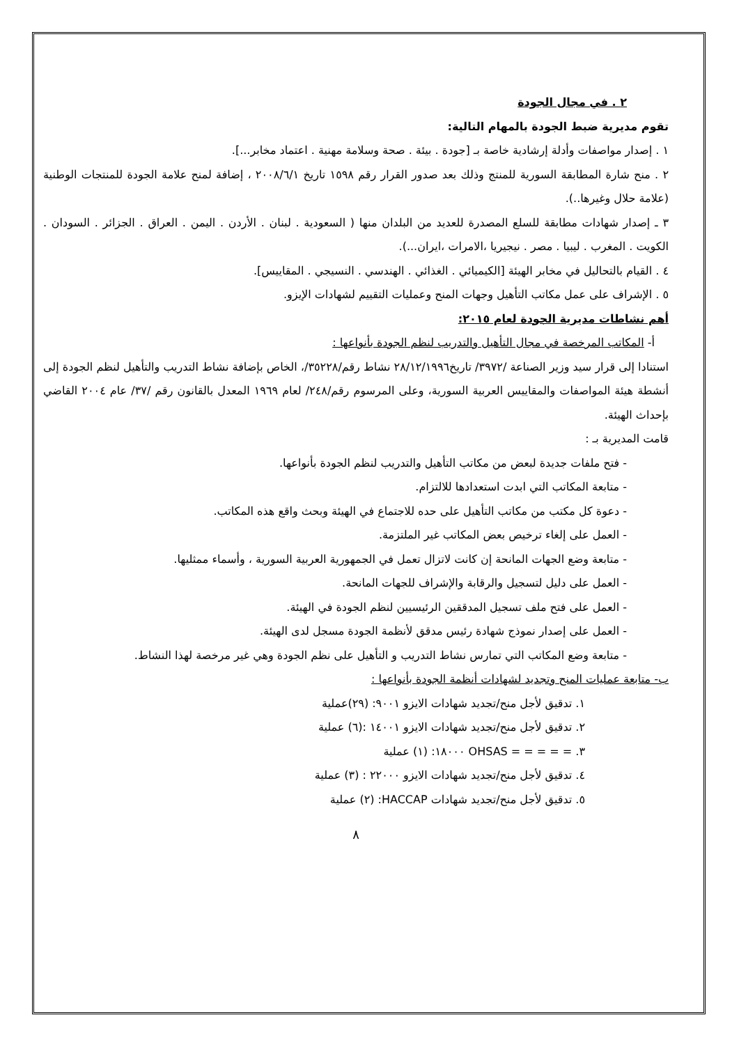٢ . في مجال الجودة
تقوم مديرية ضبط الجودة بالمهام التالية:
١ . إصدار مواصفات وأدلة إرشادية خاصة بـ [جودة . بيئة . صحة وسلامة مهنية . اعتماد مخابر...].
٢ . منح شارة المطابقة السورية للمنتج وذلك بعد صدور القرار رقم ١٥٩٨ تاريخ ٢٠٠٨/٦/١ ، إضافة لمنح علامة الجودة للمنتجات الوطنية (علامة حلال وغيرها..).
٣ ـ إصدار شهادات مطابقة للسلع المصدرة للعديد من البلدان منها ( السعودية . لبنان . الأردن . اليمن . العراق . الجزائر . السودان . الكويت . المغرب . ليبيا . مصر . نيجيريا ،الامرات ،ايران...).
٤ . القيام بالتحاليل في مخابر الهيئة [الكيميائي . الغذائي . الهندسي . النسيجي . المقاييس].
٥ . الإشراف على عمل مكاتب التأهيل وجهات المنح وعمليات التقييم لشهادات الإيزو.
أهم نشاطات مديرية الجودة لعام ٢٠١٥:
أ- المكاتب المرخصة في مجال التأهيل والتدريب لنظم الجودة بأنواعها :
استنادا إلى قرار سيد وزير الصناعة /٣٩٧٢/ تاريخ٢٨/١٢/١٩٩٦ نشاط رقم/٣٥٢٢٨/، الخاص بإضافة نشاط التدريب والتأهيل لنظم الجودة إلى أنشطة هيئة المواصفات والمقاييس العربية السورية، وعلى المرسوم رقم/٢٤٨/ لعام ١٩٦٩ المعدل بالقانون رقم /٣٧/ عام ٢٠٠٤ القاضي بإحداث الهيئة.
قامت المديرية بـ :
- فتح ملفات جديدة لبعض من مكاتب التأهيل والتدريب لنظم الجودة بأنواعها.
- متابعة المكاتب التي ابدت استعدادها للالتزام.
- دعوة كل مكتب من مكاتب التأهيل على حده للاجتماع في الهيئة وبحث واقع هذه المكاتب.
- العمل على إلغاء ترخيص بعض المكاتب غير الملتزمة.
- متابعة وضع الجهات المانحة إن كانت لاتزال تعمل في الجمهورية العربية السورية ، وأسماء ممثليها.
- العمل على دليل لتسجيل والرقابة والإشراف للجهات المانحة.
- العمل على فتح ملف تسجيل المدققين الرئيسيين لنظم الجودة في الهيئة.
- العمل على إصدار نموذج شهادة رئيس مدقق لأنظمة الجودة مسجل لدى الهيئة.
- متابعة وضع المكاتب التي تمارس نشاط التدريب و التأهيل على نظم الجودة وهي غير مرخصة لهذا النشاط.
ب- متابعة عمليات المنح وتجديد لشهادات أنظمة الجودة بأنواعها :
١. تدقيق لأجل منح/تجديد شهادات الايزو ٩٠٠١: (٢٩)عملية
٢. تدقيق لأجل منح/تجديد شهادات الايزو ١٤٠٠١ :(٦) عملية
٣. = = = = = OHSAS ١٨٠٠٠: (١) عملية
٤. تدقيق لأجل منح/تجديد شهادات الايزو ٢٢٠٠٠ : (٣) عملية
٥. تدقيق لأجل منح/تجديد شهادات HACCAP: (٢) عملية
٨